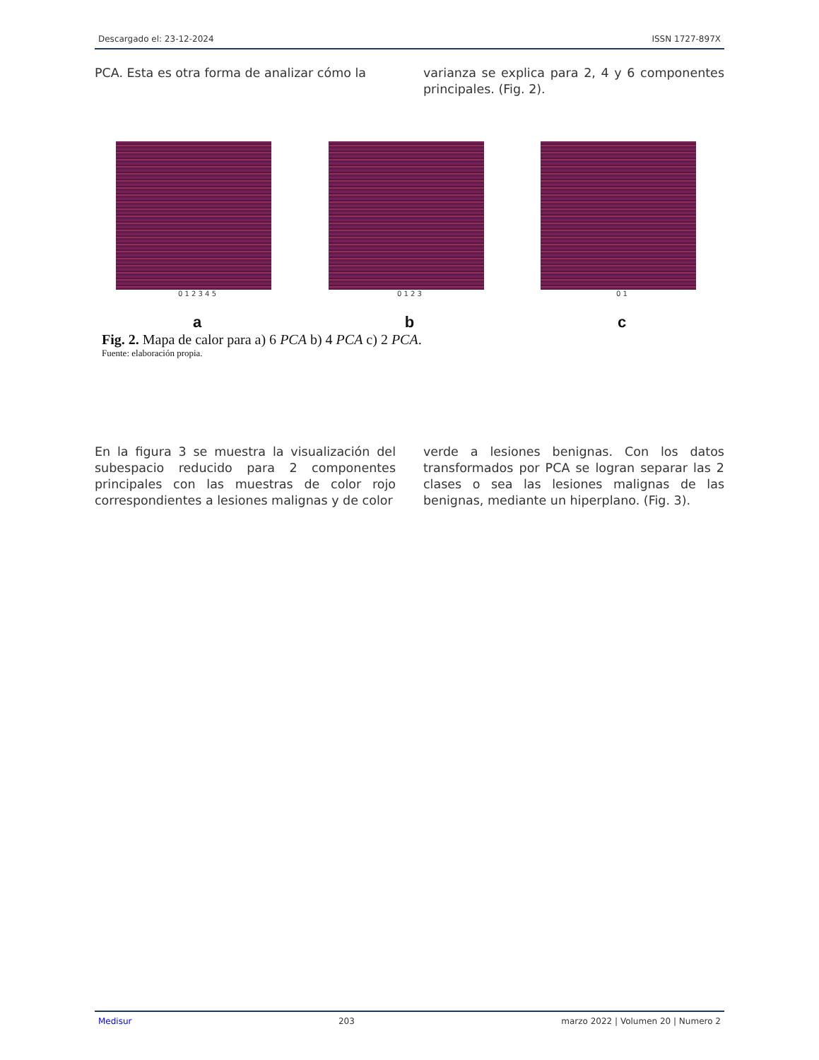Descargado el: 23-12-2024 ISSN 1727-897X
PCA. Esta es otra forma de analizar cómo la
varianza se explica para 2, 4 y 6 componentes principales. (Fig. 2).
0 1 2 3 4 5
a
0 1 2 3
b
0 1
c
Fig. 2. Mapa de calor para a) 6 PCA b) 4 PCA c) 2 PCA.
Fuente: elaboración propia.
En la figura 3 se muestra la visualización del subespacio reducido para 2 componentes principales con las muestras de color rojo correspondientes a lesiones malignas y de color
verde a lesiones benignas. Con los datos transformados por PCA se logran separar las 2 clases o sea las lesiones malignas de las benignas, mediante un hiperplano. (Fig. 3).
Medisur 203 marzo 2022 | Volumen 20 | Numero 2